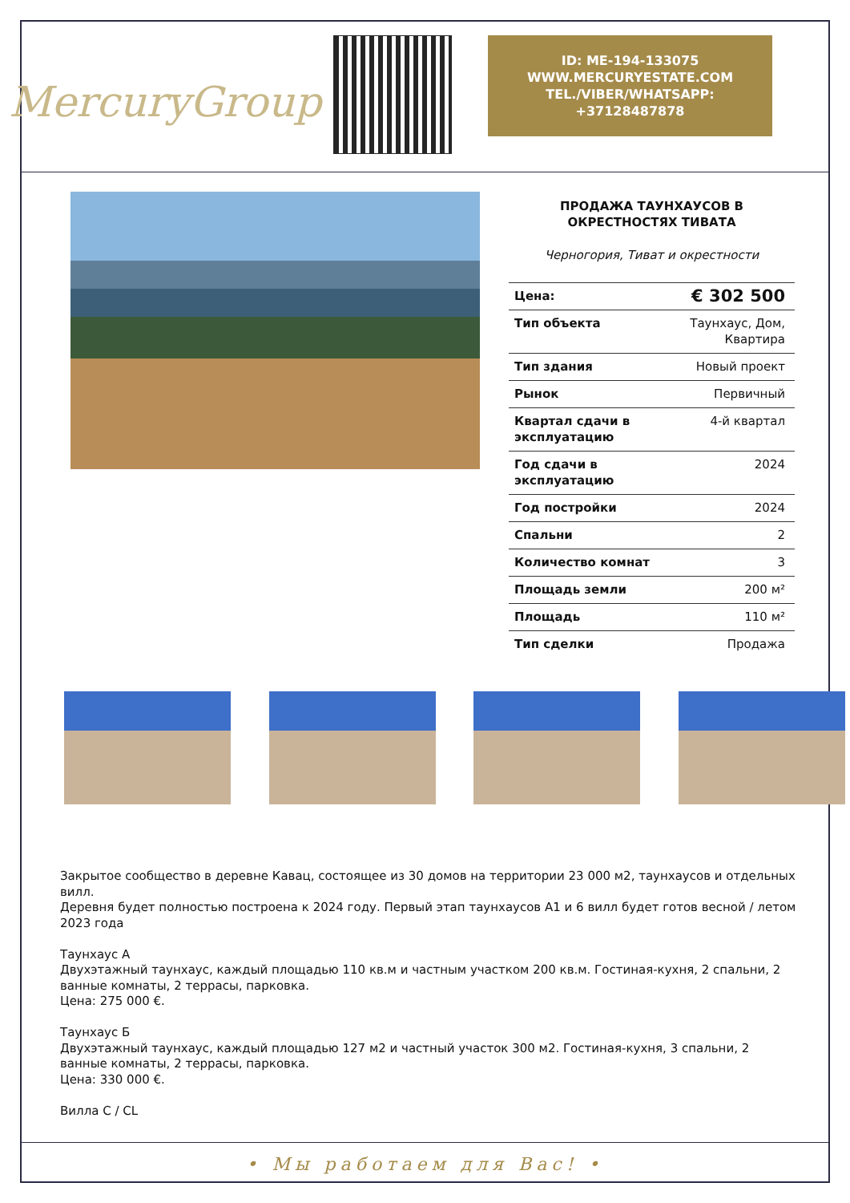MercuryGroup
ID: ME-194-133075
WWW.MERCURYESTATE.COM
TEL./VIBER/WHATSAPP:
+37128487878
ПРОДАЖА ТАУНХАУСОВ В ОКРЕСТНОСТЯХ ТИВАТА
Черногория, Тиват и окрестности
| Цена: | € 302 500 |
| Тип объекта | Таунхаус, Дом, Квартира |
| Тип здания | Новый проект |
| Рынок | Первичный |
| Квартал сдачи в эксплуатацию | 4-й квартал |
| Год сдачи в эксплуатацию | 2024 |
| Год постройки | 2024 |
| Спальни | 2 |
| Количество комнат | 3 |
| Площадь земли | 200 м² |
| Площадь | 110 м² |
| Тип сделки | Продажа |
Закрытое сообщество в деревне Кавац, состоящее из 30 домов на территории 23 000 м2, таунхаусов и отдельных вилл.
Деревня будет полностью построена к 2024 году. Первый этап таунхаусов А1 и 6 вилл будет готов весной / летом 2023 года
Таунхаус А
Двухэтажный таунхаус, каждый площадью 110 кв.м и частным участком 200 кв.м. Гостиная-кухня, 2 спальни, 2 ванные комнаты, 2 террасы, парковка.
Цена: 275 000 €.
Таунхаус Б
Двухэтажный таунхаус, каждый площадью 127 м2 и частный участок 300 м2. Гостиная-кухня, 3 спальни, 2 ванные комнаты, 2 террасы, парковка.
Цена: 330 000 €.
Вилла C / CL
• Мы работаем для Вас! •